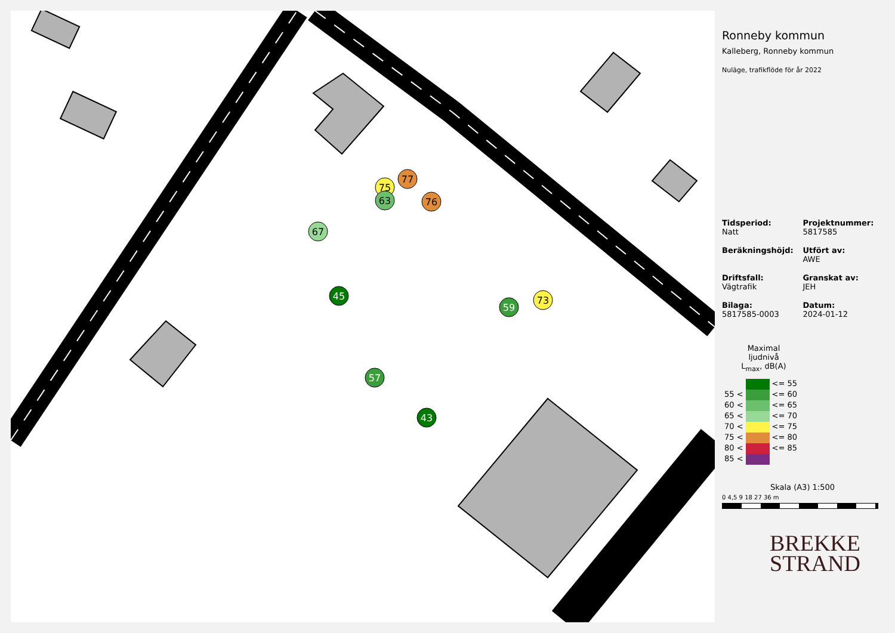77
75
63
76
67
45
43
57
59
73
Ronneby kommun
Kalleberg, Ronneby kommun
Nuläge, trafikflöde för år 2022
| Tidsperiod: Natt | Projektnummer: 5817585 |
| Beräkningshöjd: | Utfört av: AWE |
| Driftsfall: Vägtrafik | Granskat av: JEH |
| Bilaga: 5817585-0003 | Datum: 2024-01-12 |
Maximal ljudnivå L<sub>max</sub>, dB(A)
| | | <= 55 |
| 55 < | | <= 60 |
| 60 < | | <= 65 |
| 65 < | | <= 70 |
| 70 < | | <= 75 |
| 75 < | | <= 80 |
| 80 < | | <= 85 |
| 85 < | | |
Skala (A3) 1:500
0 4,5 9 18 27 36 m
BREKKE
STRAND